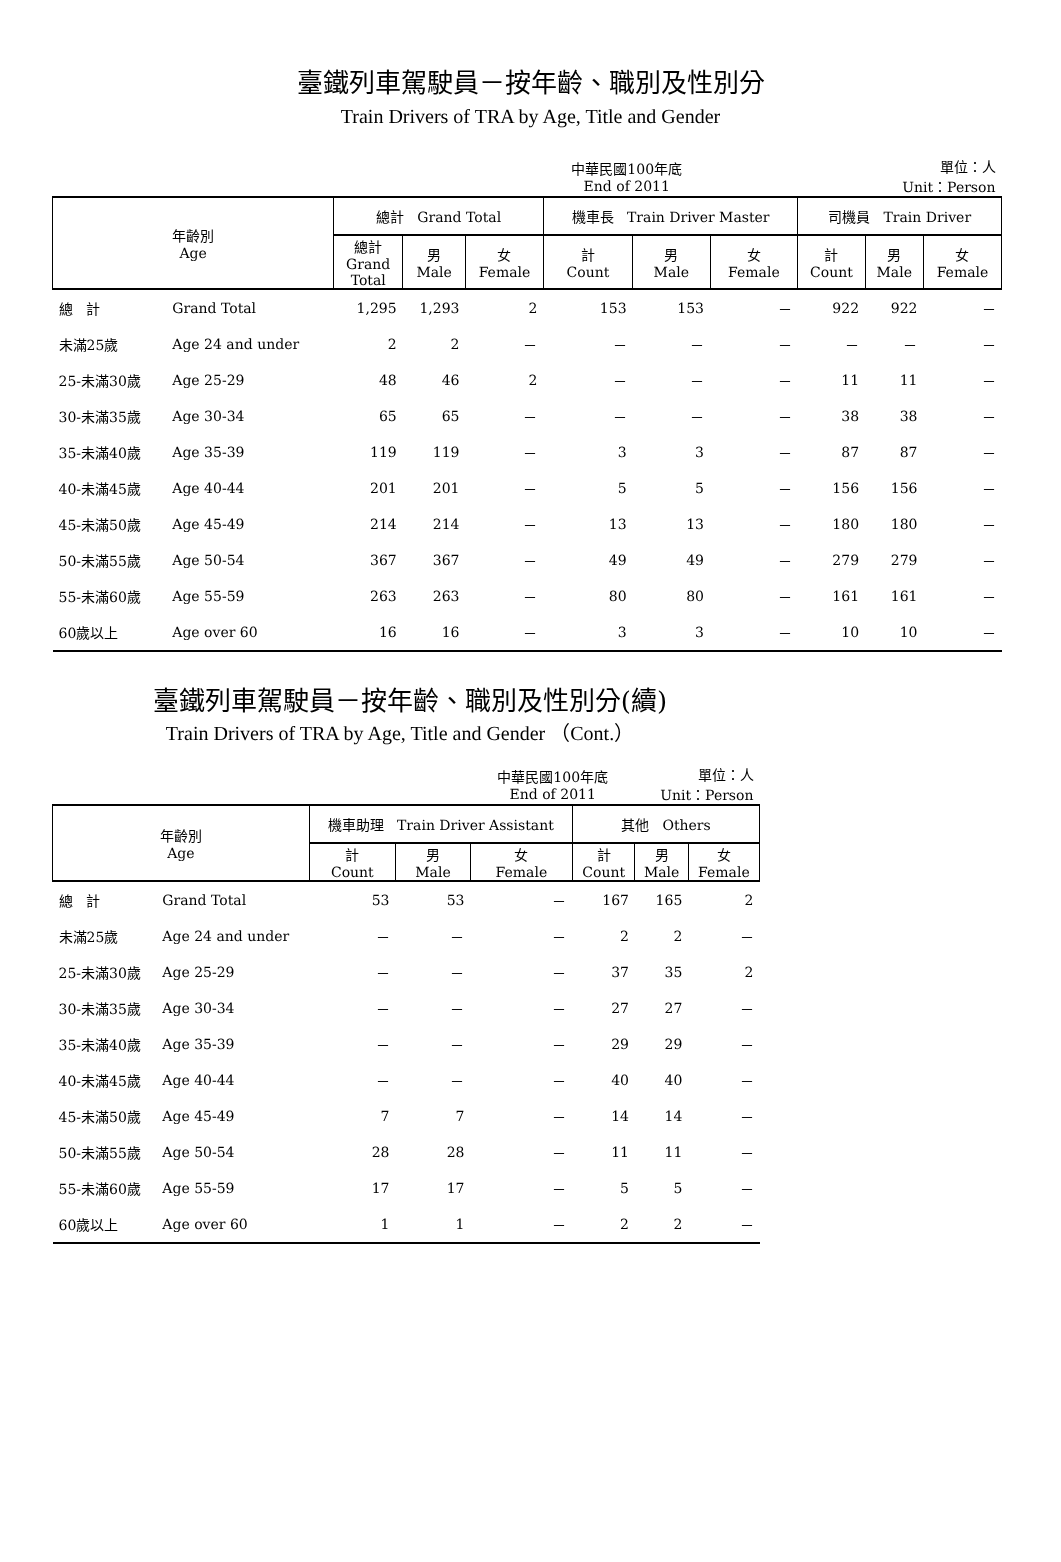臺鐵列車駕駛員－按年齡、職別及性別分
Train Drivers of TRA by Age, Title and Gender
| | | | | | 中華民國100年底 End of 2011 | | 單位：人 Unit：Person | | | |
| 年齡別 Age | | 總計 Grand Total | | | 機車長 Train Driver Master | | | 司機員 Train Driver | | |
| | | 總計 Grand Total | 男 Male | 女 Female | 計 Count | 男 Male | 女 Female | 計 Count | 男 Male | 女 Female |
| 總 計 | Grand Total | 1,295 | 1,293 | 2 | 153 | 153 | － | 922 | 922 | － |
| 未滿25歲 | Age 24 and under | 2 | 2 | － | － | － | － | － | － | － |
| 25-未滿30歲 | Age 25-29 | 48 | 46 | 2 | － | － | － | 11 | 11 | － |
| 30-未滿35歲 | Age 30-34 | 65 | 65 | － | － | － | － | 38 | 38 | － |
| 35-未滿40歲 | Age 35-39 | 119 | 119 | － | 3 | 3 | － | 87 | 87 | － |
| 40-未滿45歲 | Age 40-44 | 201 | 201 | － | 5 | 5 | － | 156 | 156 | － |
| 45-未滿50歲 | Age 45-49 | 214 | 214 | － | 13 | 13 | － | 180 | 180 | － |
| 50-未滿55歲 | Age 50-54 | 367 | 367 | － | 49 | 49 | － | 279 | 279 | － |
| 55-未滿60歲 | Age 55-59 | 263 | 263 | － | 80 | 80 | － | 161 | 161 | － |
| 60歲以上 | Age over 60 | 16 | 16 | － | 3 | 3 | － | 10 | 10 | － |
臺鐵列車駕駛員－按年齡、職別及性別分(續)
Train Drivers of TRA by Age, Title and Gender （Cont.）
| | | | | 中華民國100年底 End of 2011 | | 單位：人 Unit：Person | |
| 年齡別 Age | | 機車助理 Train Driver Assistant | | | 其他 Others | | |
| | | 計 Count | 男 Male | 女 Female | 計 Count | 男 Male | 女 Female |
| 總 計 | Grand Total | 53 | 53 | － | 167 | 165 | 2 |
| 未滿25歲 | Age 24 and under | － | － | － | 2 | 2 | － |
| 25-未滿30歲 | Age 25-29 | － | － | － | 37 | 35 | 2 |
| 30-未滿35歲 | Age 30-34 | － | － | － | 27 | 27 | － |
| 35-未滿40歲 | Age 35-39 | － | － | － | 29 | 29 | － |
| 40-未滿45歲 | Age 40-44 | － | － | － | 40 | 40 | － |
| 45-未滿50歲 | Age 45-49 | 7 | 7 | － | 14 | 14 | － |
| 50-未滿55歲 | Age 50-54 | 28 | 28 | － | 11 | 11 | － |
| 55-未滿60歲 | Age 55-59 | 17 | 17 | － | 5 | 5 | － |
| 60歲以上 | Age over 60 | 1 | 1 | － | 2 | 2 | － |